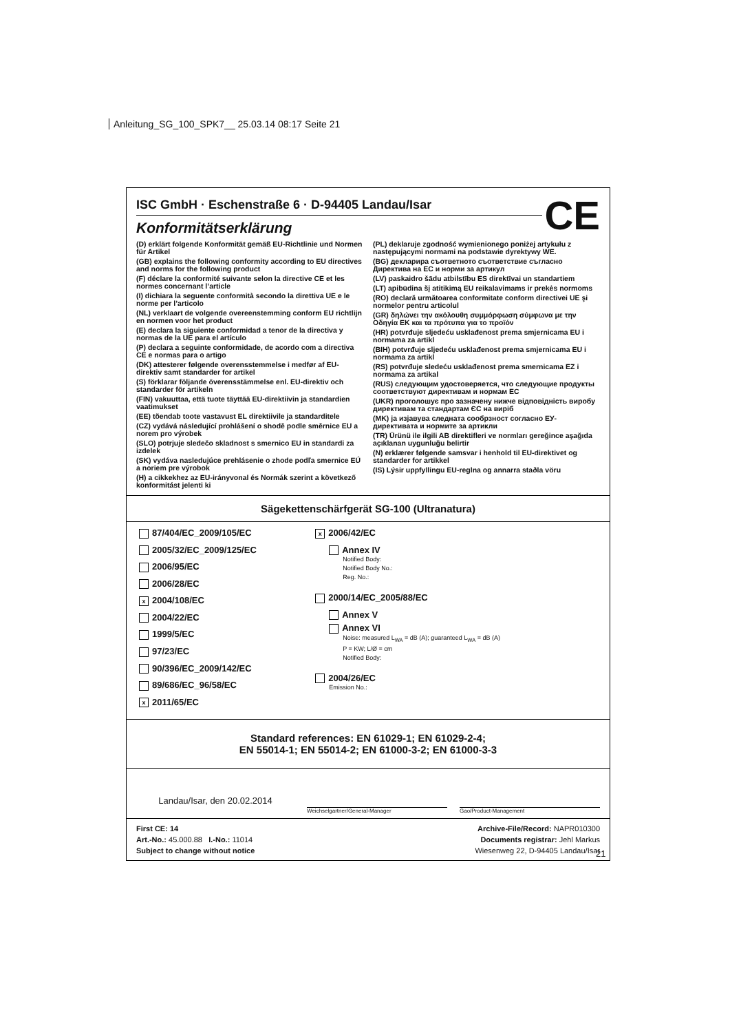Anleitung_SG_100_SPK7__ 25.03.14 08:17 Seite 21
CE
ISC GmbH · Eschenstraße 6 · D-94405 Landau/Isar
Konformitätserklärung
(D) erklärt folgende Konformität gemäß EU-Richtlinie und Normen für Artikel
(GB) explains the following conformity according to EU directives and norms for the following product
(F) déclare la conformité suivante selon la directive CE et les normes concernant l’article
(I) dichiara la seguente conformità secondo la direttiva UE e le norme per l’articolo
(NL) verklaart de volgende overeenstemming conform EU richtlijn en normen voor het product
(E) declara la siguiente conformidad a tenor de la directiva y normas de la UE para el artículo
(P) declara a seguinte conformidade, de acordo com a directiva CE e normas para o artigo
(DK) attesterer følgende overensstemmelse i medfør af EU-direktiv samt standarder for artikel
(S) förklarar följande överensstämmelse enl. EU-direktiv och standarder för artikeln
(FIN) vakuuttaa, että tuote täyttää EU-direktiivin ja standardien vaatimukset
(EE) tõendab toote vastavust EL direktiivile ja standarditele
(CZ) vydává následující prohlášení o shodě podle směrnice EU a norem pro výrobek
(SLO) potrjuje sledečo skladnost s smernico EU in standardi za izdelek
(SK) vydáva nasledujúce prehlásenie o zhode podľa smernice EÚ a noriem pre výrobok
(H) a cikkekhez az EU-irányvonal és Normák szerint a következő konformitást jelenti ki
(PL) deklaruje zgodność wymienionego poniżej artykułu z następującymi normami na podstawie dyrektywy WE.
(BG) декларира съответното съответствие съгласно Директива на ЕС и норми за артикул
(LV) paskaidro šādu atbilstību ES direktīvai un standartiem
(LT) apibūdina šį atitikimą EU reikalavimams ir prekės normoms
(RO) declară următoarea conformitate conform directivei UE şi normelor pentru articolul
(GR) δηλώνει την ακόλουθη συμμόρφωση σύμφωνα με την Οδηγία ΕΚ και τα πρότυπα για το προϊόν
(HR) potvrđuje sljedeću usklađenost prema smjernicama EU i normama za artikl
(BIH) potvrđuje sljedeću usklađenost prema smjernicama EU i normama za artikl
(RS) potvrđuje sledeću usklađenost prema smernicama EZ i normama za artikal
(RUS) следующим удостоверяется, что следующие продукты соответствуют директивам и нормам ЕС
(UKR) проголошує про зазначену нижче відповідність виробу директивам та стандартам ЄС на виріб
(MK) ја изјавува следната сообрзност согласно ЕУ-директивата и нормите за артикли
(TR) Ürünü ile ilgili AB direktifleri ve normları gereğince aşağıda açıklanan uygunluğu belirtir
(N) erklærer følgende samsvar i henhold til EU-direktivet og standarder for artikkel
(IS) Lýsir uppfyllingu EU-reglna og annarra staðla vöru
Sägekettenschärfgerät SG-100 (Ultranatura)
87/404/EC_2009/105/EC
2005/32/EC_2009/125/EC
2006/95/EC
2006/28/EC
x 2004/108/EC
2004/22/EC
1999/5/EC
97/23/EC
90/396/EC_2009/142/EC
89/686/EC_96/58/EC
x 2011/65/EC
x 2006/42/EC
Annex IV
Notified Body:
Notified Body No.:
Reg. No.:
2000/14/EC_2005/88/EC
Annex V
Annex VI
Noise: measured L<sub>WA</sub> = dB (A); guaranteed L<sub>WA</sub> = dB (A)
P = KW; L/Ø = cm
Notified Body:
2004/26/EC
Emission No.:
Standard references: EN 61029-1; EN 61029-2-4;
EN 55014-1; EN 55014-2; EN 61000-3-2; EN 61000-3-3
Landau/Isar, den 20.02.2014
Weichselgartner/General-Manager
Gao/Product-Management
First CE: 14
Art.-No.: 45.000.88 I.-No.: 11014
Subject to change without notice
Archive-File/Record: NAPR010300
Documents registrar: Jehl Markus
Wiesenweg 22, D-94405 Landau/Isar
21